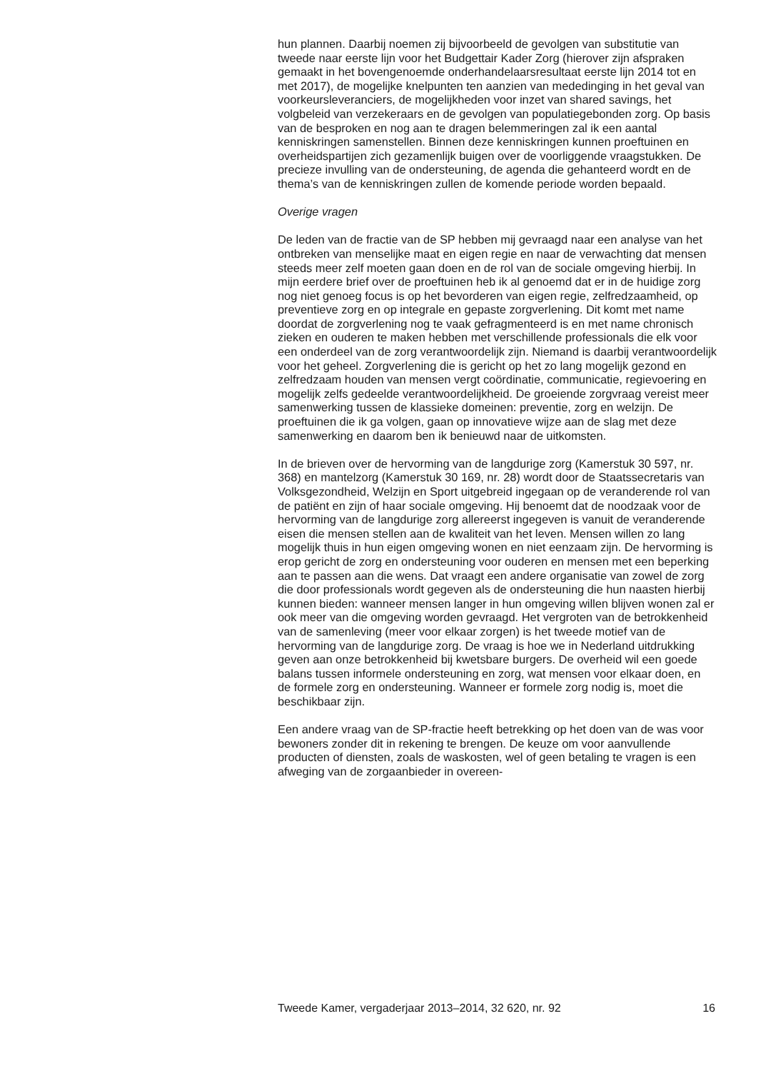hun plannen. Daarbij noemen zij bijvoorbeeld de gevolgen van substitutie van tweede naar eerste lijn voor het Budgettair Kader Zorg (hierover zijn afspraken gemaakt in het bovengenoemde onderhandelaarsresultaat eerste lijn 2014 tot en met 2017), de mogelijke knelpunten ten aanzien van mededinging in het geval van voorkeursleveranciers, de mogelijkheden voor inzet van shared savings, het volgbeleid van verzekeraars en de gevolgen van populatiegebonden zorg. Op basis van de besproken en nog aan te dragen belemmeringen zal ik een aantal kenniskringen samenstellen. Binnen deze kenniskringen kunnen proeftuinen en overheidspartijen zich gezamenlijk buigen over de voorliggende vraagstukken. De precieze invulling van de ondersteuning, de agenda die gehanteerd wordt en de thema’s van de kenniskringen zullen de komende periode worden bepaald.
Overige vragen
De leden van de fractie van de SP hebben mij gevraagd naar een analyse van het ontbreken van menselijke maat en eigen regie en naar de verwachting dat mensen steeds meer zelf moeten gaan doen en de rol van de sociale omgeving hierbij. In mijn eerdere brief over de proeftuinen heb ik al genoemd dat er in de huidige zorg nog niet genoeg focus is op het bevorderen van eigen regie, zelfredzaamheid, op preventieve zorg en op integrale en gepaste zorgverlening. Dit komt met name doordat de zorgverlening nog te vaak gefragmenteerd is en met name chronisch zieken en ouderen te maken hebben met verschillende professionals die elk voor een onderdeel van de zorg verantwoordelijk zijn. Niemand is daarbij verantwoordelijk voor het geheel. Zorgverlening die is gericht op het zo lang mogelijk gezond en zelfredzaam houden van mensen vergt coördinatie, communicatie, regievoering en mogelijk zelfs gedeelde verantwoordelijkheid. De groeiende zorgvraag vereist meer samenwerking tussen de klassieke domeinen: preventie, zorg en welzijn. De proeftuinen die ik ga volgen, gaan op innovatieve wijze aan de slag met deze samenwerking en daarom ben ik benieuwd naar de uitkomsten.
In de brieven over de hervorming van de langdurige zorg (Kamerstuk 30 597, nr. 368) en mantelzorg (Kamerstuk 30 169, nr. 28) wordt door de Staatssecretaris van Volksgezondheid, Welzijn en Sport uitgebreid ingegaan op de veranderende rol van de patiënt en zijn of haar sociale omgeving. Hij benoemt dat de noodzaak voor de hervorming van de langdurige zorg allereerst ingegeven is vanuit de veranderende eisen die mensen stellen aan de kwaliteit van het leven. Mensen willen zo lang mogelijk thuis in hun eigen omgeving wonen en niet eenzaam zijn. De hervorming is erop gericht de zorg en ondersteuning voor ouderen en mensen met een beperking aan te passen aan die wens. Dat vraagt een andere organisatie van zowel de zorg die door professionals wordt gegeven als de ondersteuning die hun naasten hierbij kunnen bieden: wanneer mensen langer in hun omgeving willen blijven wonen zal er ook meer van die omgeving worden gevraagd. Het vergroten van de betrokkenheid van de samenleving (meer voor elkaar zorgen) is het tweede motief van de hervorming van de langdurige zorg. De vraag is hoe we in Nederland uitdrukking geven aan onze betrokkenheid bij kwetsbare burgers. De overheid wil een goede balans tussen informele ondersteuning en zorg, wat mensen voor elkaar doen, en de formele zorg en ondersteuning. Wanneer er formele zorg nodig is, moet die beschikbaar zijn.
Een andere vraag van de SP-fractie heeft betrekking op het doen van de was voor bewoners zonder dit in rekening te brengen. De keuze om voor aanvullende producten of diensten, zoals de waskosten, wel of geen betaling te vragen is een afweging van de zorgaanbieder in overeen-
Tweede Kamer, vergaderjaar 2013–2014, 32 620, nr. 92 16